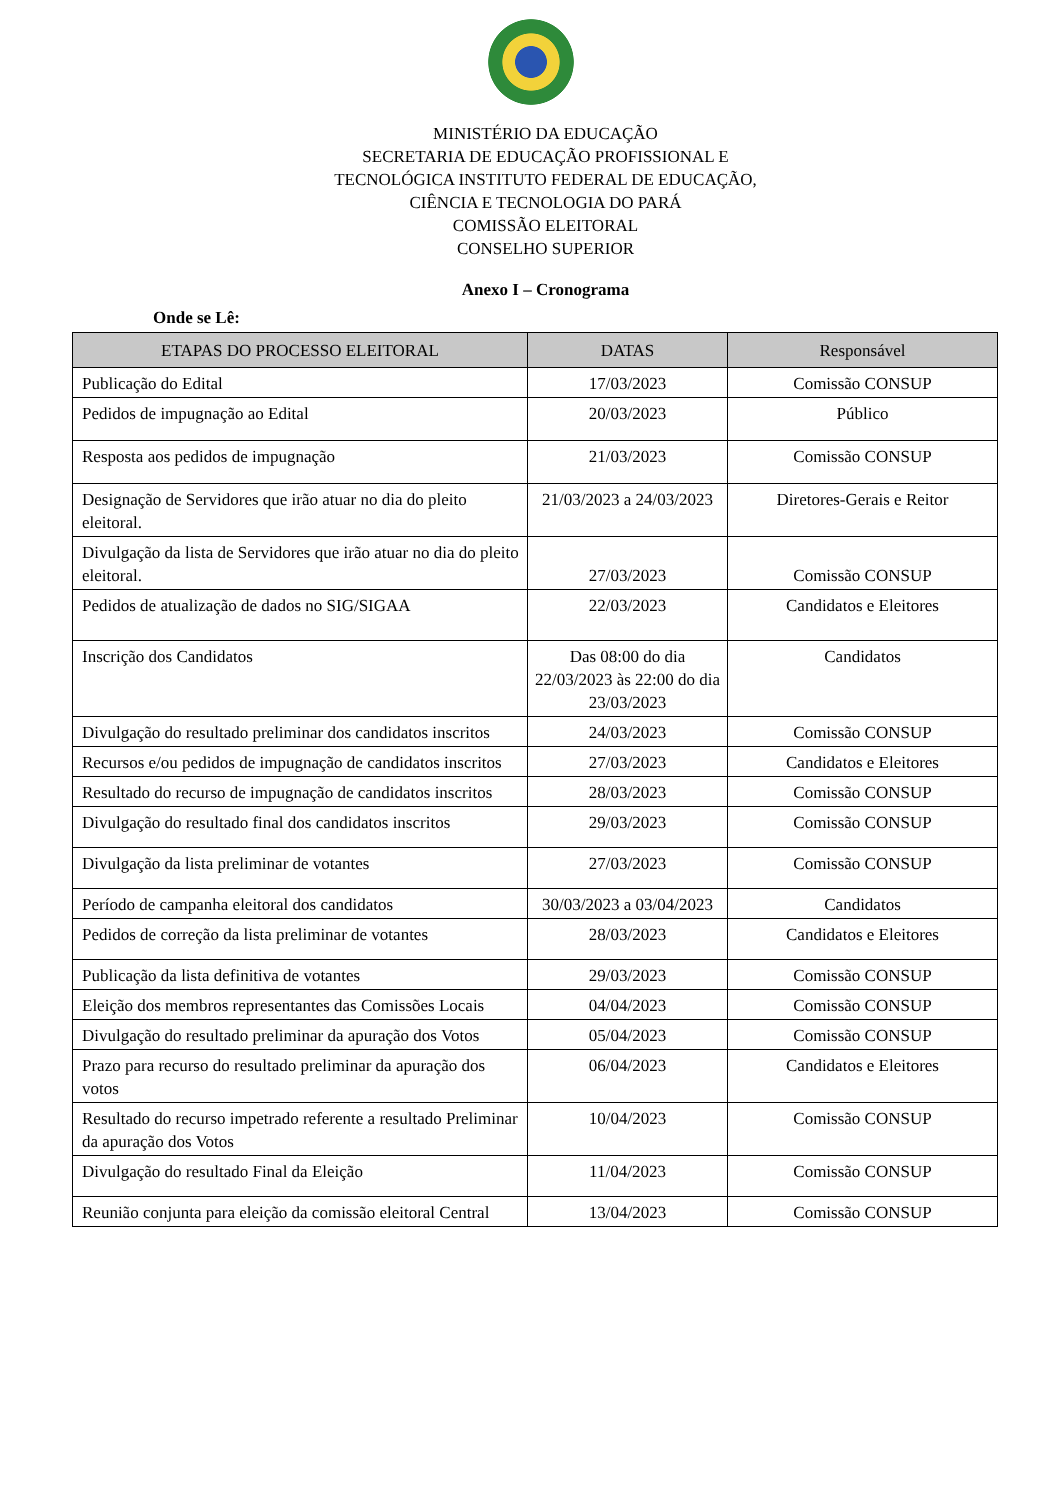MINISTÉRIO DA EDUCAÇÃO
SECRETARIA DE EDUCAÇÃO PROFISSIONAL E
TECNOLÓGICA INSTITUTO FEDERAL DE EDUCAÇÃO,
CIÊNCIA E TECNOLOGIA DO PARÁ
COMISSÃO ELEITORAL
CONSELHO SUPERIOR
Anexo I – Cronograma
Onde se Lê:
| ETAPAS DO PROCESSO ELEITORAL | DATAS | Responsável |
| --- | --- | --- |
| Publicação do Edital | 17/03/2023 | Comissão CONSUP |
| Pedidos de impugnação ao Edital | 20/03/2023 | Público |
| Resposta aos pedidos de impugnação | 21/03/2023 | Comissão CONSUP |
| Designação de Servidores que irão atuar no dia do pleito eleitoral. | 21/03/2023 a 24/03/2023 | Diretores-Gerais e Reitor |
| Divulgação da lista de Servidores que irão atuar no dia do pleito eleitoral. | 27/03/2023 | Comissão CONSUP |
| Pedidos de atualização de dados no SIG/SIGAA | 22/03/2023 | Candidatos e Eleitores |
| Inscrição dos Candidatos | Das 08:00 do dia 22/03/2023 às 22:00 do dia 23/03/2023 | Candidatos |
| Divulgação do resultado preliminar dos candidatos inscritos | 24/03/2023 | Comissão CONSUP |
| Recursos e/ou pedidos de impugnação de candidatos inscritos | 27/03/2023 | Candidatos e Eleitores |
| Resultado do recurso de impugnação de candidatos inscritos | 28/03/2023 | Comissão CONSUP |
| Divulgação do resultado final dos candidatos inscritos | 29/03/2023 | Comissão CONSUP |
| Divulgação da lista preliminar de votantes | 27/03/2023 | Comissão CONSUP |
| Período de campanha eleitoral dos candidatos | 30/03/2023 a 03/04/2023 | Candidatos |
| Pedidos de correção da lista preliminar de votantes | 28/03/2023 | Candidatos e Eleitores |
| Publicação da lista definitiva de votantes | 29/03/2023 | Comissão CONSUP |
| Eleição dos membros representantes das Comissões Locais | 04/04/2023 | Comissão CONSUP |
| Divulgação do resultado preliminar da apuração dos Votos | 05/04/2023 | Comissão CONSUP |
| Prazo para recurso do resultado preliminar da apuração dos votos | 06/04/2023 | Candidatos e Eleitores |
| Resultado do recurso impetrado referente a resultado Preliminar da apuração dos Votos | 10/04/2023 | Comissão CONSUP |
| Divulgação do resultado Final da Eleição | 11/04/2023 | Comissão CONSUP |
| Reunião conjunta para eleição da comissão eleitoral Central | 13/04/2023 | Comissão CONSUP |